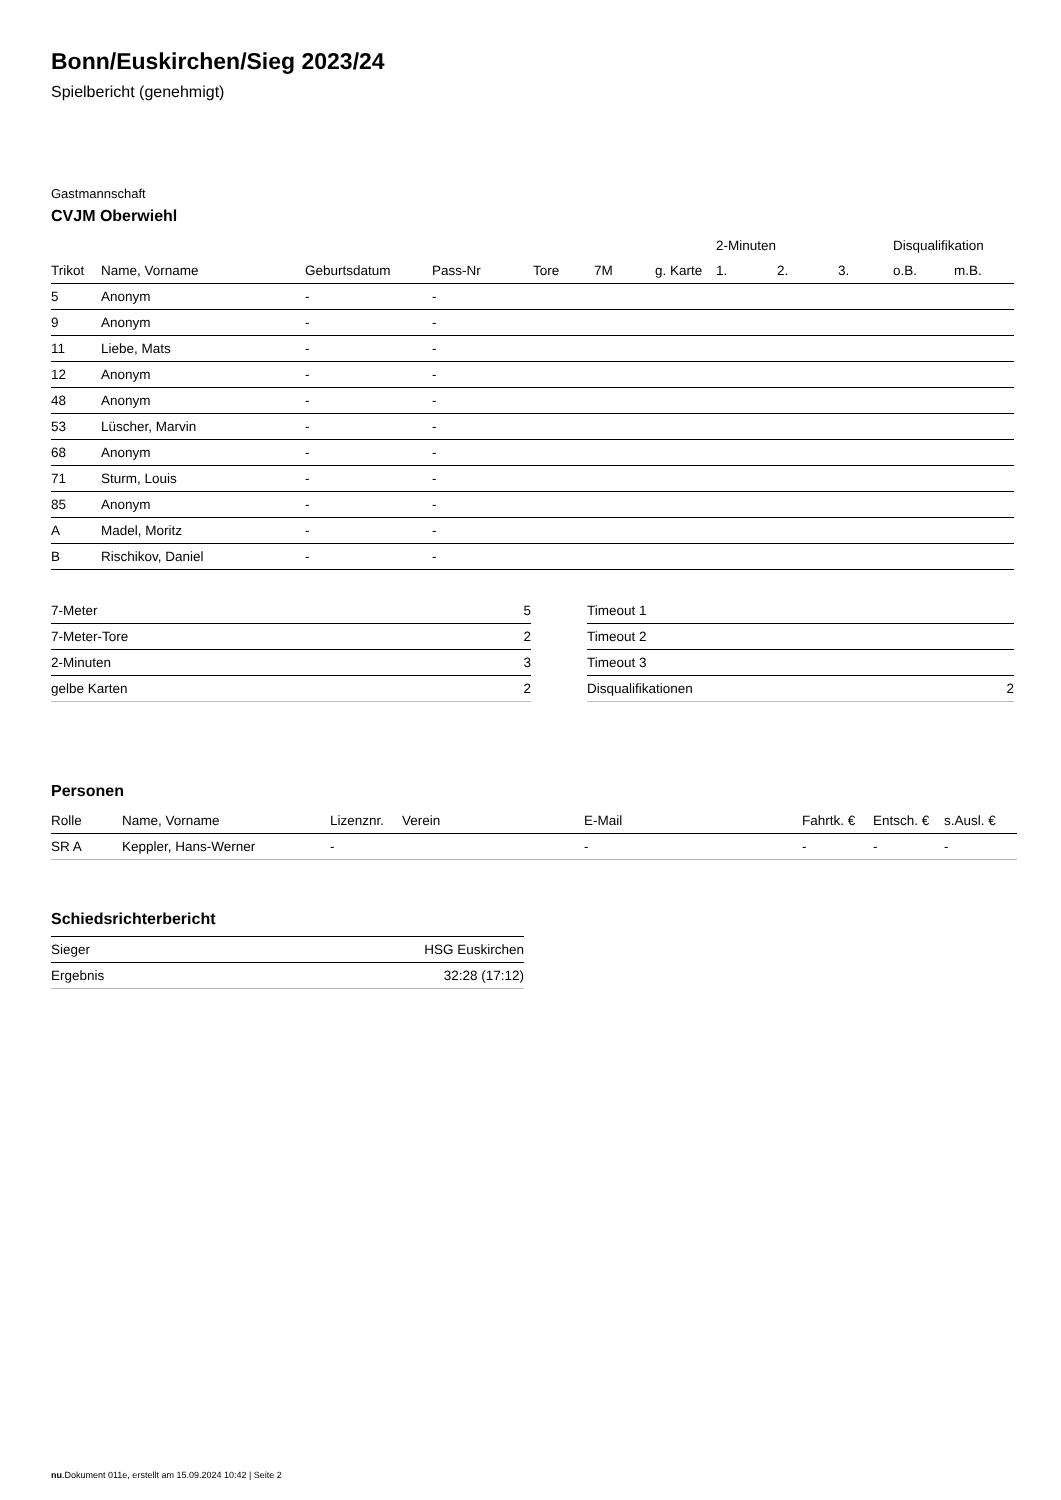Bonn/Euskirchen/Sieg 2023/24
Spielbericht (genehmigt)
Gastmannschaft
CVJM Oberwiehl
| | | | | | | | 2-Minuten | | | Disqualifikation | |
| --- | --- | --- | --- | --- | --- | --- | --- | --- | --- | --- | --- |
| Trikot | Name, Vorname | Geburtsdatum | Pass-Nr | Tore | 7M | g. Karte | 1. | 2. | 3. | o.B. | m.B. |
| 5 | Anonym | - | - | | | | | | | | |
| 9 | Anonym | - | - | | | | | | | | |
| 11 | Liebe, Mats | - | - | | | | | | | | |
| 12 | Anonym | - | - | | | | | | | | |
| 48 | Anonym | - | - | | | | | | | | |
| 53 | Lüscher, Marvin | - | - | | | | | | | | |
| 68 | Anonym | - | - | | | | | | | | |
| 71 | Sturm, Louis | - | - | | | | | | | | |
| 85 | Anonym | - | - | | | | | | | | |
| A | Madel, Moritz | - | - | | | | | | | | |
| B | Rischikov, Daniel | - | - | | | | | | | | |
| 7-Meter | 5 |
| 7-Meter-Tore | 2 |
| 2-Minuten | 3 |
| gelbe Karten | 2 |
| Timeout 1 | |
| Timeout 2 | |
| Timeout 3 | |
| Disqualifikationen | 2 |
Personen
| Rolle | Name, Vorname | Lizenznr. | Verein | E-Mail | Fahrtk. € | Entsch. € | s.Ausl. € |
| --- | --- | --- | --- | --- | --- | --- | --- |
| SR A | Keppler, Hans-Werner | - | | - | - | - | - |
Schiedsrichterbericht
| Sieger | HSG Euskirchen |
| Ergebnis | 32:28 (17:12) |
nu.Dokument 011e, erstellt am 15.09.2024 10:42 | Seite 2